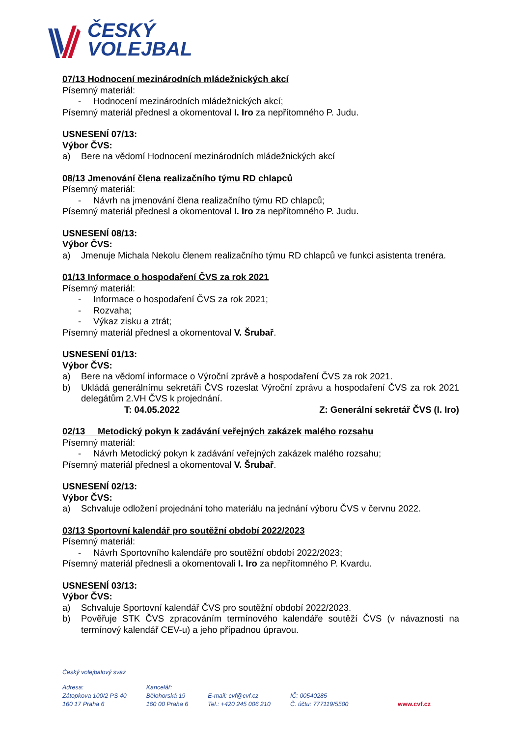ČESKÝ
VOLEJBAL
07/13 Hodnocení mezinárodních mládežnických akcí
Písemný materiál:
- Hodnocení mezinárodních mládežnických akcí;
Písemný materiál přednesl a okomentoval I. Iro za nepřítomného P. Judu.
USNESENÍ 07/13:
Výbor ČVS:
a) Bere na vědomí Hodnocení mezinárodních mládežnických akcí
08/13 Jmenování člena realizačního týmu RD chlapců
Písemný materiál:
- Návrh na jmenování člena realizačního týmu RD chlapců;
Písemný materiál přednesl a okomentoval I. Iro za nepřítomného P. Judu.
USNESENÍ 08/13:
Výbor ČVS:
a) Jmenuje Michala Nekolu členem realizačního týmu RD chlapců ve funkci asistenta trenéra.
01/13 Informace o hospodaření ČVS za rok 2021
Písemný materiál:
- Informace o hospodaření ČVS za rok 2021;
- Rozvaha;
- Výkaz zisku a ztrát;
Písemný materiál přednesl a okomentoval V. Šrubař.
USNESENÍ 01/13:
Výbor ČVS:
a) Bere na vědomí informace o Výroční zprávě a hospodaření ČVS za rok 2021.
b) Ukládá generálnímu sekretáři ČVS rozeslat Výroční zprávu a hospodaření ČVS za rok 2021 delegátům 2.VH ČVS k projednání.
T: 04.05.2022 Z: Generální sekretář ČVS (I. Iro)
02/13 Metodický pokyn k zadávání veřejných zakázek malého rozsahu
Písemný materiál:
- Návrh Metodický pokyn k zadávání veřejných zakázek malého rozsahu;
Písemný materiál přednesl a okomentoval V. Šrubař.
USNESENÍ 02/13:
Výbor ČVS:
a) Schvaluje odložení projednání toho materiálu na jednání výboru ČVS v červnu 2022.
03/13 Sportovní kalendář pro soutěžní období 2022/2023
Písemný materiál:
- Návrh Sportovního kalendáře pro soutěžní období 2022/2023;
Písemný materiál přednesli a okomentovali I. Iro za nepřítomného P. Kvardu.
USNESENÍ 03/13:
Výbor ČVS:
a) Schvaluje Sportovní kalendář ČVS pro soutěžní období 2022/2023.
b) Pověřuje STK ČVS zpracováním termínového kalendáře soutěží ČVS (v návaznosti na termínový kalendář CEV-u) a jeho případnou úpravou.
Český volejbalový svaz
Adresa:
Zátopkova 100/2 PS 40
160 17 Praha 6
Kancelář:
Bělohorská 19
160 00 Praha 6
E-mail: cvf@cvf.cz
Tel.: +420 245 006 210
IČ: 00540285
Č. účtu: 777119/5500
www.cvf.cz